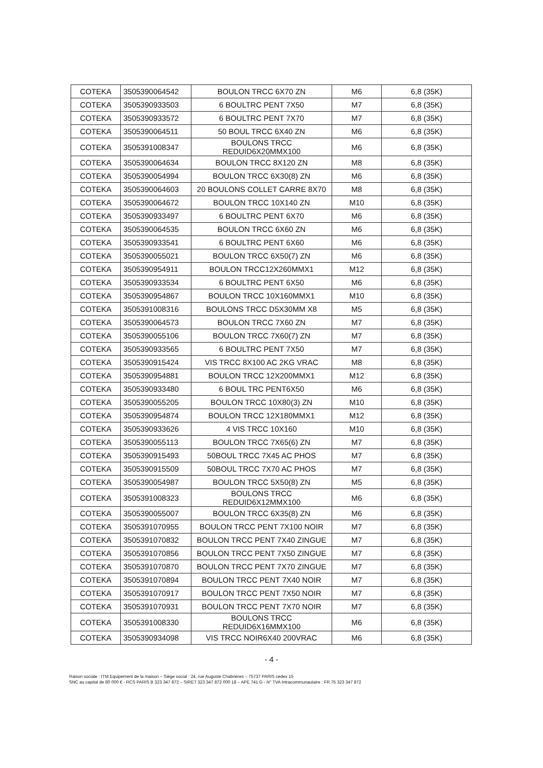| COTEKA | 3505390064542 | BOULON TRCC 6X70 ZN | M6 | 6,8 (35K) |
| COTEKA | 3505390933503 | 6 BOULTRC PENT 7X50 | M7 | 6,8 (35K) |
| COTEKA | 3505390933572 | 6 BOULTRC PENT 7X70 | M7 | 6,8 (35K) |
| COTEKA | 3505390064511 | 50 BOUL TRCC 6X40 ZN | M6 | 6,8 (35K) |
| COTEKA | 3505391008347 | BOULONS TRCC REDUID6X20MMX100 | M6 | 6,8 (35K) |
| COTEKA | 3505390064634 | BOULON TRCC 8X120 ZN | M8 | 6,8 (35K) |
| COTEKA | 3505390054994 | BOULON TRCC 6X30(8) ZN | M6 | 6,8 (35K) |
| COTEKA | 3505390064603 | 20 BOULONS COLLET CARRE 8X70 | M8 | 6,8 (35K) |
| COTEKA | 3505390064672 | BOULON TRCC 10X140 ZN | M10 | 6,8 (35K) |
| COTEKA | 3505390933497 | 6 BOULTRC PENT 6X70 | M6 | 6,8 (35K) |
| COTEKA | 3505390064535 | BOULON TRCC 6X60 ZN | M6 | 6,8 (35K) |
| COTEKA | 3505390933541 | 6 BOULTRC PENT 6X60 | M6 | 6,8 (35K) |
| COTEKA | 3505390055021 | BOULON TRCC 6X50(7) ZN | M6 | 6,8 (35K) |
| COTEKA | 3505390954911 | BOULON TRCC12X260MMX1 | M12 | 6,8 (35K) |
| COTEKA | 3505390933534 | 6 BOULTRC PENT 6X50 | M6 | 6,8 (35K) |
| COTEKA | 3505390954867 | BOULON TRCC 10X160MMX1 | M10 | 6,8 (35K) |
| COTEKA | 3505391008316 | BOULONS TRCC D5X30MM X8 | M5 | 6,8 (35K) |
| COTEKA | 3505390064573 | BOULON TRCC 7X60 ZN | M7 | 6,8 (35K) |
| COTEKA | 3505390055106 | BOULON TRCC 7X60(7) ZN | M7 | 6,8 (35K) |
| COTEKA | 3505390933565 | 6 BOULTRC PENT 7X50 | M7 | 6,8 (35K) |
| COTEKA | 3505390915424 | VIS TRCC 8X100 AC 2KG VRAC | M8 | 6,8 (35K) |
| COTEKA | 3505390954881 | BOULON TRCC 12X200MMX1 | M12 | 6,8 (35K) |
| COTEKA | 3505390933480 | 6 BOUL TRC PENT6X50 | M6 | 6,8 (35K) |
| COTEKA | 3505390055205 | BOULON TRCC 10X80(3) ZN | M10 | 6,8 (35K) |
| COTEKA | 3505390954874 | BOULON TRCC 12X180MMX1 | M12 | 6,8 (35K) |
| COTEKA | 3505390933626 | 4 VIS TRCC 10X160 | M10 | 6,8 (35K) |
| COTEKA | 3505390055113 | BOULON TRCC 7X65(6) ZN | M7 | 6,8 (35K) |
| COTEKA | 3505390915493 | 50BOUL TRCC 7X45 AC PHOS | M7 | 6,8 (35K) |
| COTEKA | 3505390915509 | 50BOUL TRCC 7X70 AC PHOS | M7 | 6,8 (35K) |
| COTEKA | 3505390054987 | BOULON TRCC 5X50(8) ZN | M5 | 6,8 (35K) |
| COTEKA | 3505391008323 | BOULONS TRCC REDUID6X12MMX100 | M6 | 6,8 (35K) |
| COTEKA | 3505390055007 | BOULON TRCC 6X35(8) ZN | M6 | 6,8 (35K) |
| COTEKA | 3505391070955 | BOULON TRCC PENT 7X100 NOIR | M7 | 6,8 (35K) |
| COTEKA | 3505391070832 | BOULON TRCC PENT 7X40 ZINGUE | M7 | 6,8 (35K) |
| COTEKA | 3505391070856 | BOULON TRCC PENT 7X50 ZINGUE | M7 | 6,8 (35K) |
| COTEKA | 3505391070870 | BOULON TRCC PENT 7X70 ZINGUE | M7 | 6,8 (35K) |
| COTEKA | 3505391070894 | BOULON TRCC PENT 7X40 NOIR | M7 | 6,8 (35K) |
| COTEKA | 3505391070917 | BOULON TRCC PENT 7X50 NOIR | M7 | 6,8 (35K) |
| COTEKA | 3505391070931 | BOULON TRCC PENT 7X70 NOIR | M7 | 6,8 (35K) |
| COTEKA | 3505391008330 | BOULONS TRCC REDUID6X16MMX100 | M6 | 6,8 (35K) |
| COTEKA | 3505390934098 | VIS TRCC NOIR6X40 200VRAC | M6 | 6,8 (35K) |
- 4 -
Raison sociale : ITM Equipement de la maison – Siège social : 24, rue Auguste Chabrières – 75737 PARIS cedex 15
SNC au capital de 80 000 € - RCS PARIS B 323 347 872 – SIRET 323 347 872 000 18 – APE 741 G - N° TVA Intracommunautaire : FR 75 323 347 872